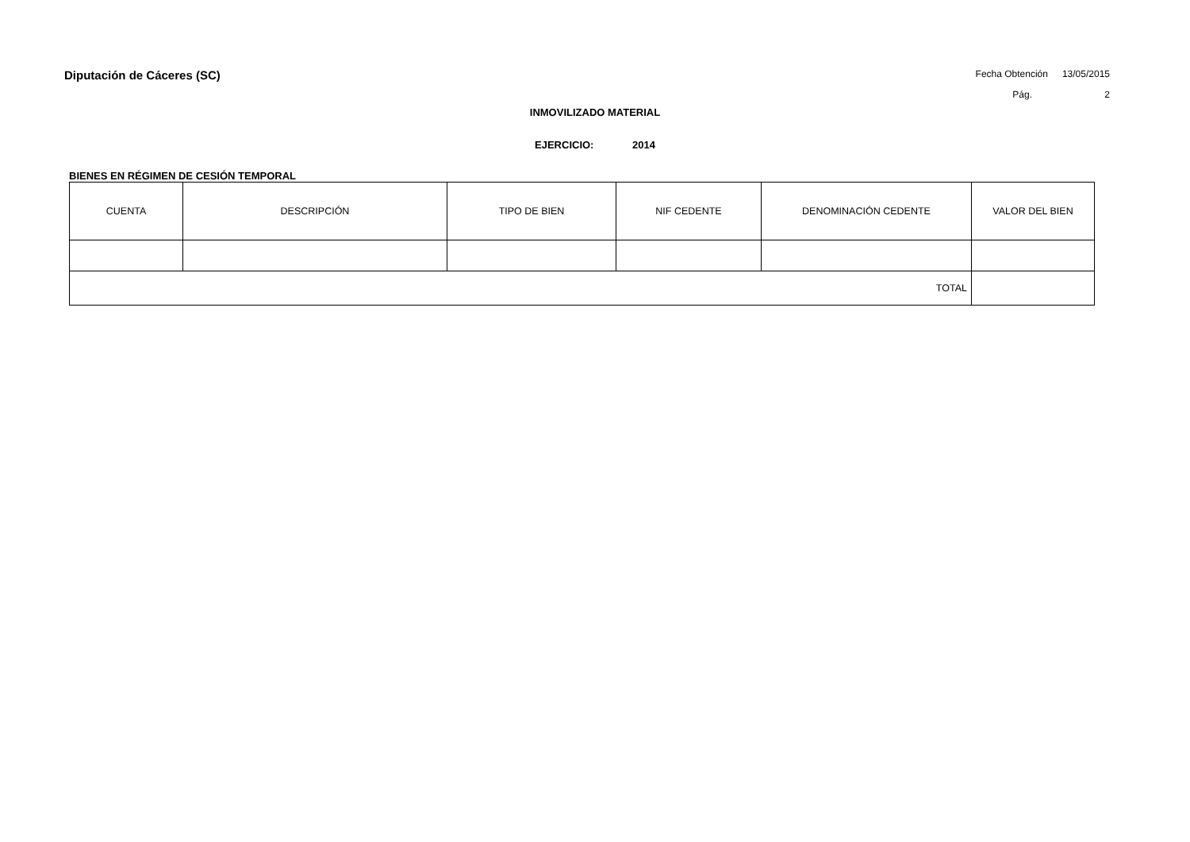Diputación de Cáceres (SC)
Fecha Obtención 13/05/2015
Pág. 2
INMOVILIZADO MATERIAL
EJERCICIO: 2014
BIENES EN RÉGIMEN DE CESIÓN TEMPORAL
| CUENTA | DESCRIPCIÓN | TIPO DE BIEN | NIF CEDENTE | DENOMINACIÓN CEDENTE | VALOR DEL BIEN |
| --- | --- | --- | --- | --- | --- |
| TOTAL | | | | | |